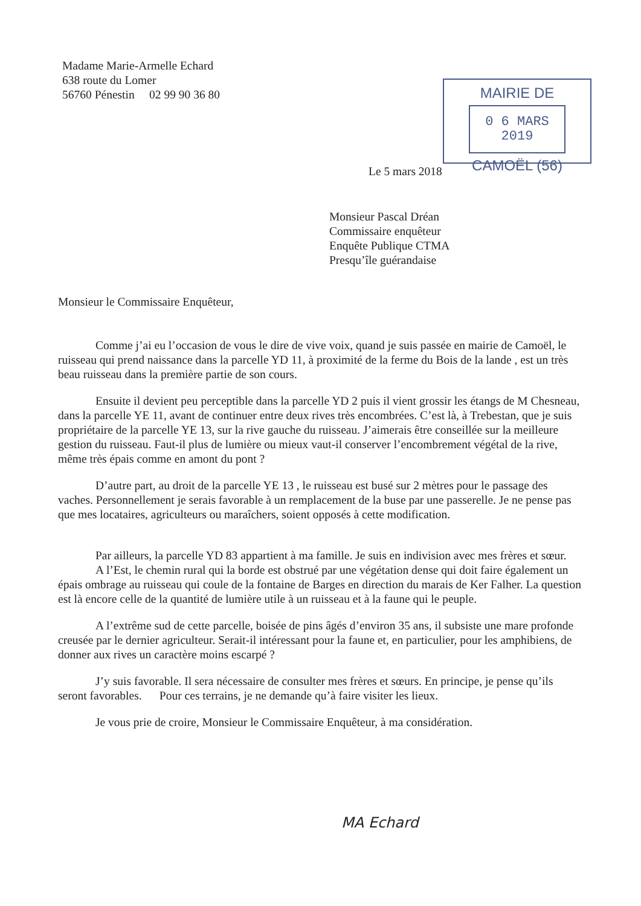Madame Marie-Armelle Echard
638 route du Lomer
56760 Pénestin 02 99 90 36 80
MAIRIE DE
0 6 MARS 2019
CAMOËL (56)
Le 5 mars 2018
Monsieur Pascal Dréan
Commissaire enquêteur
Enquête Publique CTMA
Presqu’île guérandaise
Monsieur le Commissaire Enquêteur,
Comme j’ai eu l’occasion de vous le dire de vive voix, quand je suis passée en mairie de Camoël, le ruisseau qui prend naissance dans la parcelle YD 11, à proximité de la ferme du Bois de la lande , est un très beau ruisseau dans la première partie de son cours.
Ensuite il devient peu perceptible dans la parcelle YD 2 puis il vient grossir les étangs de M Chesneau, dans la parcelle YE 11, avant de continuer entre deux rives très encombrées. C’est là, à Trebestan, que je suis propriétaire de la parcelle YE 13, sur la rive gauche du ruisseau. J’aimerais être conseillée sur la meilleure gestion du ruisseau. Faut-il plus de lumière ou mieux vaut-il conserver l’encombrement végétal de la rive, même très épais comme en amont du pont ?
D’autre part, au droit de la parcelle YE 13 , le ruisseau est busé sur 2 mètres pour le passage des vaches. Personnellement je serais favorable à un remplacement de la buse par une passerelle. Je ne pense pas que mes locataires, agriculteurs ou maraîchers, soient opposés à cette modification.
Par ailleurs, la parcelle YD 83 appartient à ma famille. Je suis en indivision avec mes frères et sœur.
A l’Est, le chemin rural qui la borde est obstrué par une végétation dense qui doit faire également un épais ombrage au ruisseau qui coule de la fontaine de Barges en direction du marais de Ker Falher. La question est là encore celle de la quantité de lumière utile à un ruisseau et à la faune qui le peuple.
A l’extrême sud de cette parcelle, boisée de pins âgés d’environ 35 ans, il subsiste une mare profonde creusée par le dernier agriculteur. Serait-il intéressant pour la faune et, en particulier, pour les amphibiens, de donner aux rives un caractère moins escarpé ?
J’y suis favorable. Il sera nécessaire de consulter mes frères et sœurs. En principe, je pense qu’ils seront favorables. Pour ces terrains, je ne demande qu’à faire visiter les lieux.
Je vous prie de croire, Monsieur le Commissaire Enquêteur, à ma considération.
MA Echard